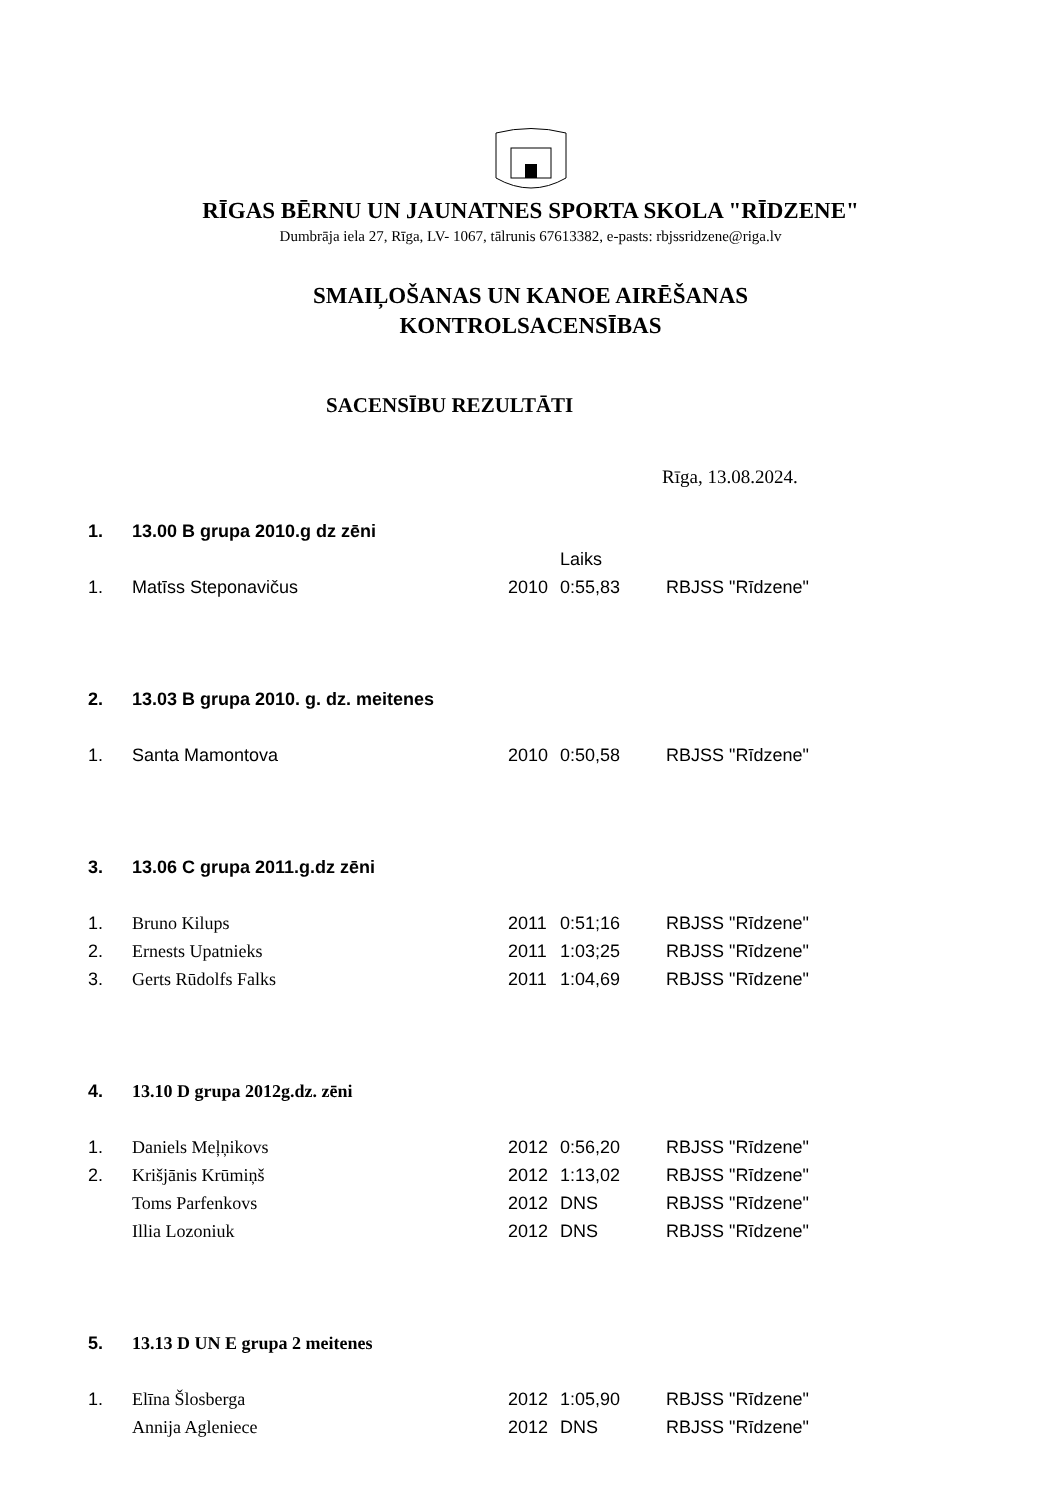RĪGAS BĒRNU UN JAUNATNES SPORTA SKOLA "RĪDZENE"
Dumbrāja iela 27, Rīga, LV- 1067, tālrunis 67613382, e-pasts: rbjssridzene@riga.lv
SMAIĻOŠANAS UN KANOE AIRĒŠANAS
KONTROLSACENSĪBAS
SACENSĪBU REZULTĀTI
Rīga, 13.08.2024.
| 1. | 13.00 B grupa 2010.g dz zēni | | | |
| | | | Laiks | |
| 1. | Matīss Steponavičus | 2010 | 0:55,83 | RBJSS "Rīdzene" |
| 2. | 13.03 B grupa 2010. g. dz. meitenes | | | |
| 1. | Santa Mamontova | 2010 | 0:50,58 | RBJSS "Rīdzene" |
| 3. | 13.06 C grupa 2011.g.dz zēni | | | |
| 1. | Bruno Kilups | 2011 | 0:51;16 | RBJSS "Rīdzene" |
| 2. | Ernests Upatnieks | 2011 | 1:03;25 | RBJSS "Rīdzene" |
| 3. | Gerts Rūdolfs Falks | 2011 | 1:04,69 | RBJSS "Rīdzene" |
| 4. | 13.10 D grupa 2012g.dz. zēni | | | |
| 1. | Daniels Meļņikovs | 2012 | 0:56,20 | RBJSS "Rīdzene" |
| 2. | Krišjānis Krūmiņš | 2012 | 1:13,02 | RBJSS "Rīdzene" |
| | Toms Parfenkovs | 2012 | DNS | RBJSS "Rīdzene" |
| | Illia Lozoniuk | 2012 | DNS | RBJSS "Rīdzene" |
| 5. | 13.13 D UN E grupa 2 meitenes | | | |
| 1. | Elīna Šlosberga | 2012 | 1:05,90 | RBJSS "Rīdzene" |
| | Annija Agleniece | 2012 | DNS | RBJSS "Rīdzene" |